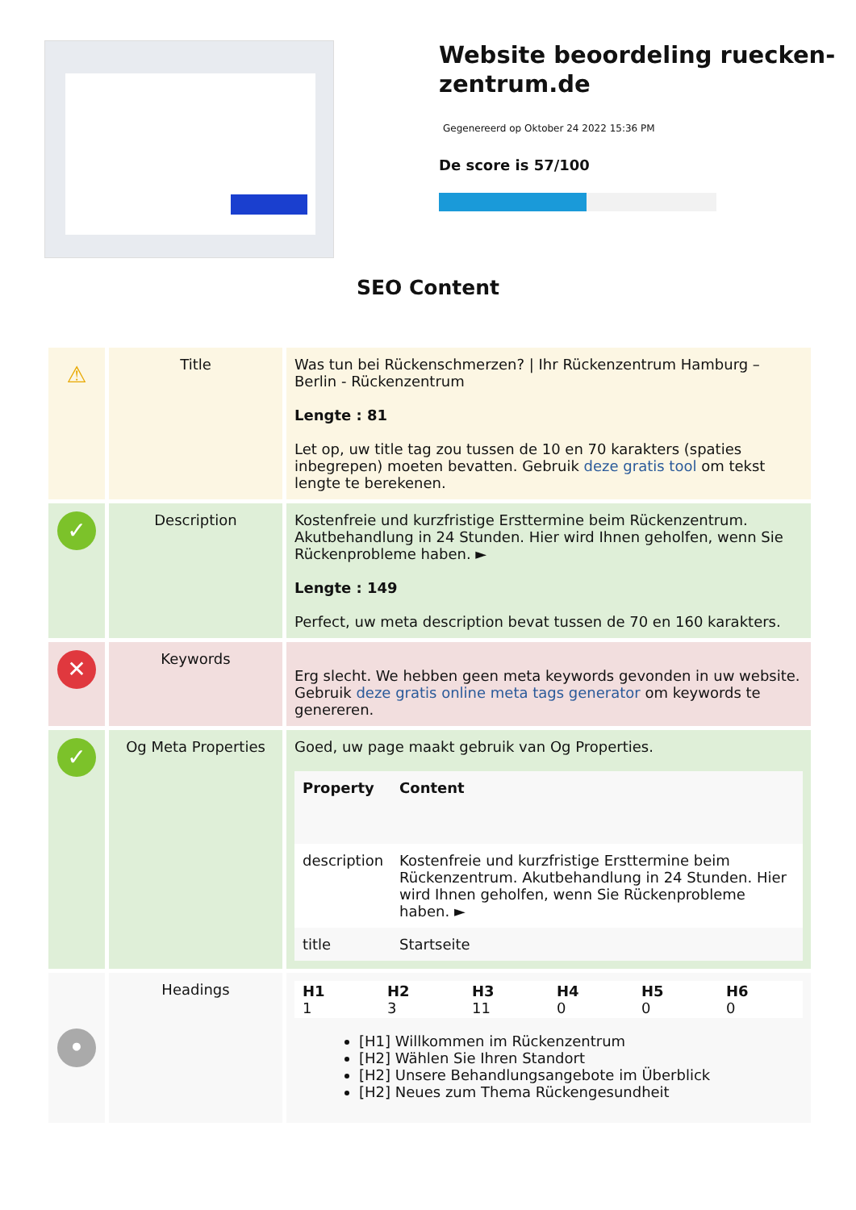Website beoordeling ruecken-zentrum.de
Gegenereerd op Oktober 24 2022 15:36 PM
De score is 57/100
SEO Content
| ⚠ | Title | Was tun bei Rückenschmerzen? / Ihr Rückenzentrum Hamburg – Berlin - Rückenzentrum Lengte : 81 Let op, uw title tag zou tussen de 10 en 70 karakters (spaties inbegrepen) moeten bevatten. Gebruik deze gratis tool om tekst lengte te berekenen. |
| ✓ | Description | Kostenfreie und kurzfristige Ersttermine beim Rückenzentrum. Akutbehandlung in 24 Stunden. Hier wird Ihnen geholfen, wenn Sie Rückenprobleme haben. ► Lengte : 149 Perfect, uw meta description bevat tussen de 70 en 160 karakters. |
| ✕ | Keywords | Erg slecht. We hebben geen meta keywords gevonden in uw website. Gebruik deze gratis online meta tags generator om keywords te genereren. |
| ✓ | Og Meta Properties | Goed, uw page maakt gebruik van Og Properties. / Property / Content / / --- / --- / / description / Kostenfreie und kurzfristige Ersttermine beim Rückenzentrum. Akutbehandlung in 24 Stunden. Hier wird Ihnen geholfen, wenn Sie Rückenprobleme haben. ► / / title / Startseite / |
| • | Headings | / H1 1 / H2 3 / H3 11 / H4 0 / H5 0 / H6 0 / [H1] Willkommen im Rückenzentrum [H2] Wählen Sie Ihren Standort [H2] Unsere Behandlungsangebote im Überblick [H2] Neues zum Thema Rückengesundheit |